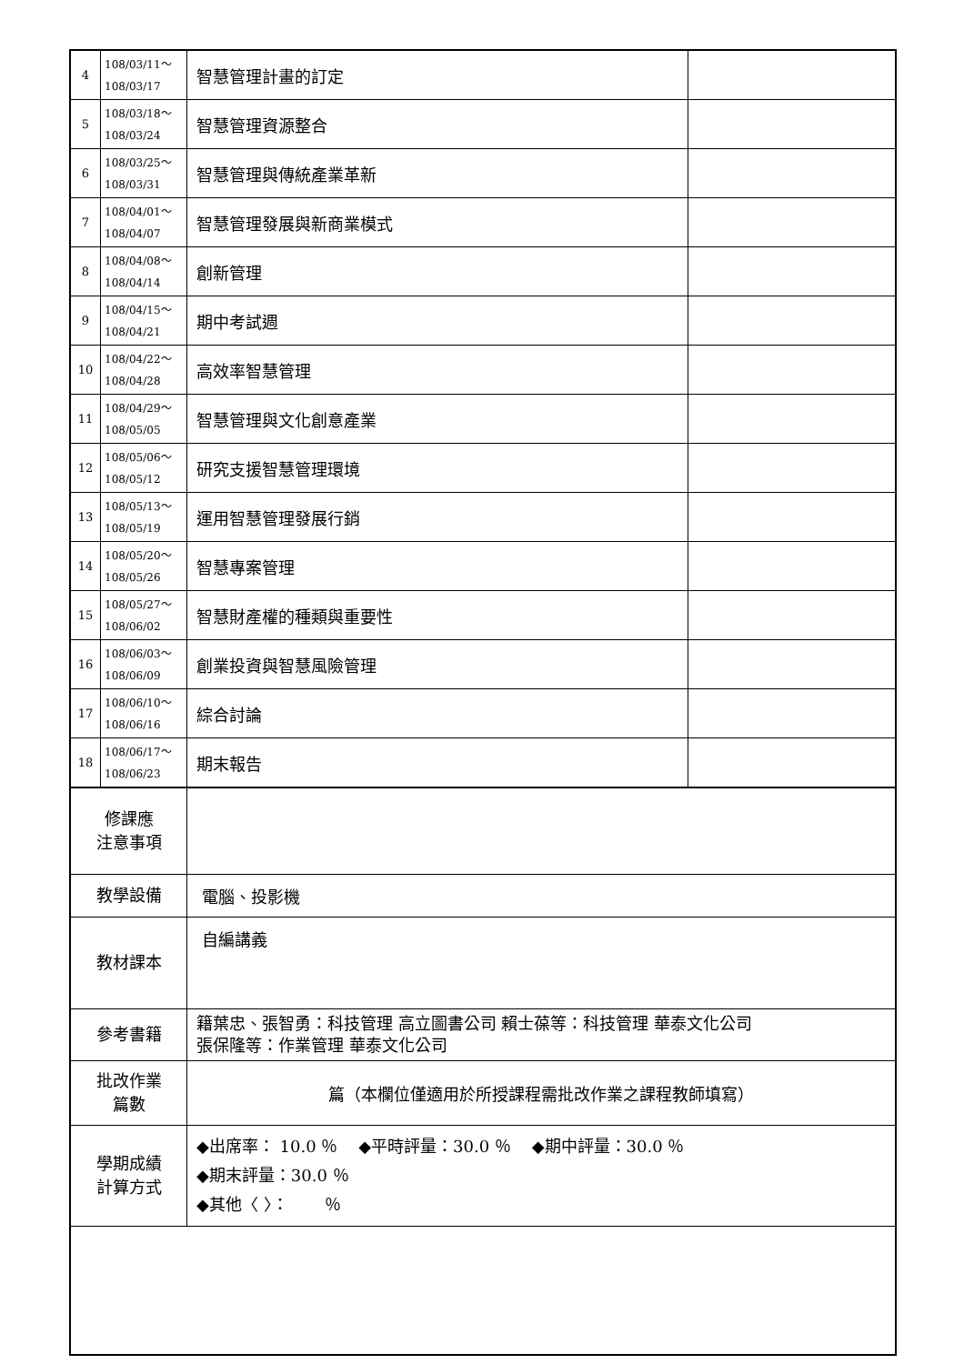| 4 | 108/03/11～ 108/03/17 | 智慧管理計畫的訂定 | |
| 5 | 108/03/18～ 108/03/24 | 智慧管理資源整合 | |
| 6 | 108/03/25～ 108/03/31 | 智慧管理與傳統產業革新 | |
| 7 | 108/04/01～ 108/04/07 | 智慧管理發展與新商業模式 | |
| 8 | 108/04/08～ 108/04/14 | 創新管理 | |
| 9 | 108/04/15～ 108/04/21 | 期中考試週 | |
| 10 | 108/04/22～ 108/04/28 | 高效率智慧管理 | |
| 11 | 108/04/29～ 108/05/05 | 智慧管理與文化創意產業 | |
| 12 | 108/05/06～ 108/05/12 | 研究支援智慧管理環境 | |
| 13 | 108/05/13～ 108/05/19 | 運用智慧管理發展行銷 | |
| 14 | 108/05/20～ 108/05/26 | 智慧專案管理 | |
| 15 | 108/05/27～ 108/06/02 | 智慧財產權的種類與重要性 | |
| 16 | 108/06/03～ 108/06/09 | 創業投資與智慧風險管理 | |
| 17 | 108/06/10～ 108/06/16 | 綜合討論 | |
| 18 | 108/06/17～ 108/06/23 | 期末報告 | |
| 修課應 注意事項 | | | |
| 教學設備 | | 電腦、投影機 | |
| 教材課本 | | 自編講義 | |
| 參考書籍 | | 籍葉忠、張智勇：科技管理 高立圖書公司 賴士葆等：科技管理 華泰文化公司 張保隆等：作業管理 華泰文化公司 | |
| 批改作業 篇數 | | 篇（本欄位僅適用於所授課程需批改作業之課程教師填寫） | |
| 學期成績 計算方式 | | ◆出席率： 10.0 ％ ◆平時評量：30.0 ％ ◆期中評量：30.0 ％ ◆期末評量：30.0 ％ ◆其他〈 〉： ％ | |